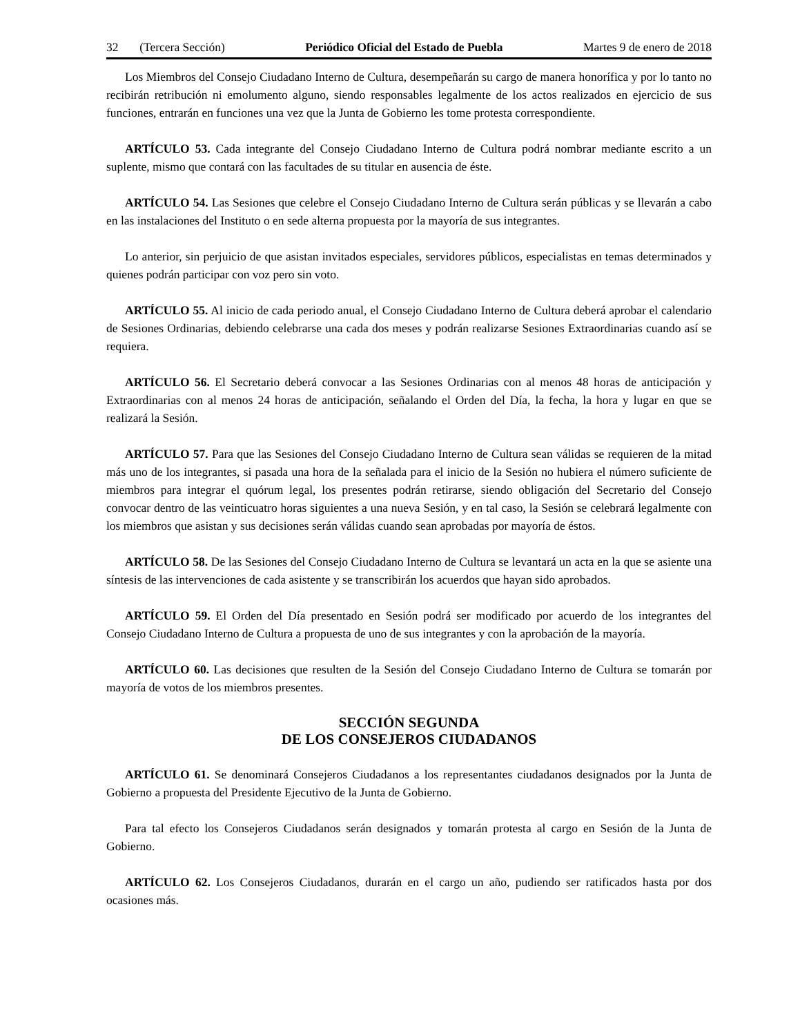32 (Tercera Sección) Periódico Oficial del Estado de Puebla Martes 9 de enero de 2018
Los Miembros del Consejo Ciudadano Interno de Cultura, desempeñarán su cargo de manera honorífica y por lo tanto no recibirán retribución ni emolumento alguno, siendo responsables legalmente de los actos realizados en ejercicio de sus funciones, entrarán en funciones una vez que la Junta de Gobierno les tome protesta correspondiente.
ARTÍCULO 53. Cada integrante del Consejo Ciudadano Interno de Cultura podrá nombrar mediante escrito a un suplente, mismo que contará con las facultades de su titular en ausencia de éste.
ARTÍCULO 54. Las Sesiones que celebre el Consejo Ciudadano Interno de Cultura serán públicas y se llevarán a cabo en las instalaciones del Instituto o en sede alterna propuesta por la mayoría de sus integrantes.
Lo anterior, sin perjuicio de que asistan invitados especiales, servidores públicos, especialistas en temas determinados y quienes podrán participar con voz pero sin voto.
ARTÍCULO 55. Al inicio de cada periodo anual, el Consejo Ciudadano Interno de Cultura deberá aprobar el calendario de Sesiones Ordinarias, debiendo celebrarse una cada dos meses y podrán realizarse Sesiones Extraordinarias cuando así se requiera.
ARTÍCULO 56. El Secretario deberá convocar a las Sesiones Ordinarias con al menos 48 horas de anticipación y Extraordinarias con al menos 24 horas de anticipación, señalando el Orden del Día, la fecha, la hora y lugar en que se realizará la Sesión.
ARTÍCULO 57. Para que las Sesiones del Consejo Ciudadano Interno de Cultura sean válidas se requieren de la mitad más uno de los integrantes, si pasada una hora de la señalada para el inicio de la Sesión no hubiera el número suficiente de miembros para integrar el quórum legal, los presentes podrán retirarse, siendo obligación del Secretario del Consejo convocar dentro de las veinticuatro horas siguientes a una nueva Sesión, y en tal caso, la Sesión se celebrará legalmente con los miembros que asistan y sus decisiones serán válidas cuando sean aprobadas por mayoría de éstos.
ARTÍCULO 58. De las Sesiones del Consejo Ciudadano Interno de Cultura se levantará un acta en la que se asiente una síntesis de las intervenciones de cada asistente y se transcribirán los acuerdos que hayan sido aprobados.
ARTÍCULO 59. El Orden del Día presentado en Sesión podrá ser modificado por acuerdo de los integrantes del Consejo Ciudadano Interno de Cultura a propuesta de uno de sus integrantes y con la aprobación de la mayoría.
ARTÍCULO 60. Las decisiones que resulten de la Sesión del Consejo Ciudadano Interno de Cultura se tomarán por mayoría de votos de los miembros presentes.
SECCIÓN SEGUNDA
DE LOS CONSEJEROS CIUDADANOS
ARTÍCULO 61. Se denominará Consejeros Ciudadanos a los representantes ciudadanos designados por la Junta de Gobierno a propuesta del Presidente Ejecutivo de la Junta de Gobierno.
Para tal efecto los Consejeros Ciudadanos serán designados y tomarán protesta al cargo en Sesión de la Junta de Gobierno.
ARTÍCULO 62. Los Consejeros Ciudadanos, durarán en el cargo un año, pudiendo ser ratificados hasta por dos ocasiones más.